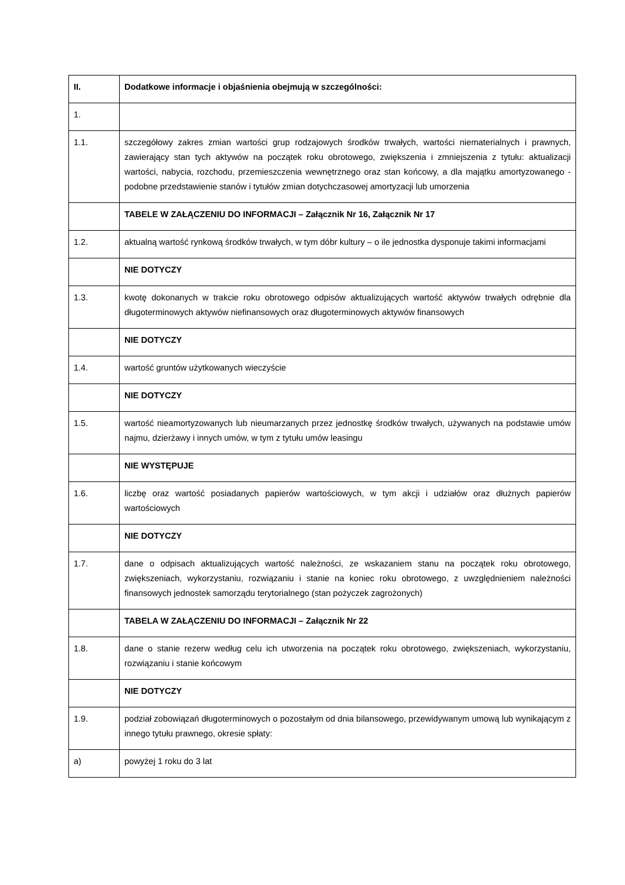| II. | Dodatkowe informacje i objaśnienia obejmują w szczególności: |
| 1. | |
| 1.1. | szczegółowy zakres zmian wartości grup rodzajowych środków trwałych, wartości niematerialnych i prawnych, zawierający stan tych aktywów na początek roku obrotowego, zwiększenia i zmniejszenia z tytułu: aktualizacji wartości, nabycia, rozchodu, przemieszczenia wewnętrznego oraz stan końcowy, a dla majątku amortyzowanego - podobne przedstawienie stanów i tytułów zmian dotychczasowej amortyzacji lub umorzenia |
| | TABELE W ZAŁĄCZENIU DO INFORMACJI – Załącznik Nr 16, Załącznik Nr 17 |
| 1.2. | aktualną wartość rynkową środków trwałych, w tym dóbr kultury – o ile jednostka dysponuje takimi informacjami |
| | NIE DOTYCZY |
| 1.3. | kwotę dokonanych w trakcie roku obrotowego odpisów aktualizujących wartość aktywów trwałych odrębnie dla długoterminowych aktywów niefinansowych oraz długoterminowych aktywów finansowych |
| | NIE DOTYCZY |
| 1.4. | wartość gruntów użytkowanych wieczyście |
| | NIE DOTYCZY |
| 1.5. | wartość nieamortyzowanych lub nieumarzanych przez jednostkę środków trwałych, używanych na podstawie umów najmu, dzierżawy i innych umów, w tym z tytułu umów leasingu |
| | NIE WYSTĘPUJE |
| 1.6. | liczbę oraz wartość posiadanych papierów wartościowych, w tym akcji i udziałów oraz dłużnych papierów wartościowych |
| | NIE DOTYCZY |
| 1.7. | dane o odpisach aktualizujących wartość należności, ze wskazaniem stanu na początek roku obrotowego, zwiększeniach, wykorzystaniu, rozwiązaniu i stanie na koniec roku obrotowego, z uwzględnieniem należności finansowych jednostek samorządu terytorialnego (stan pożyczek zagrożonych) |
| | TABELA W ZAŁĄCZENIU DO INFORMACJI – Załącznik Nr 22 |
| 1.8. | dane o stanie rezerw według celu ich utworzenia na początek roku obrotowego, zwiększeniach, wykorzystaniu, rozwiązaniu i stanie końcowym |
| | NIE DOTYCZY |
| 1.9. | podział zobowiązań długoterminowych o pozostałym od dnia bilansowego, przewidywanym umową lub wynikającym z innego tytułu prawnego, okresie spłaty: |
| a) | powyżej 1 roku do 3 lat |